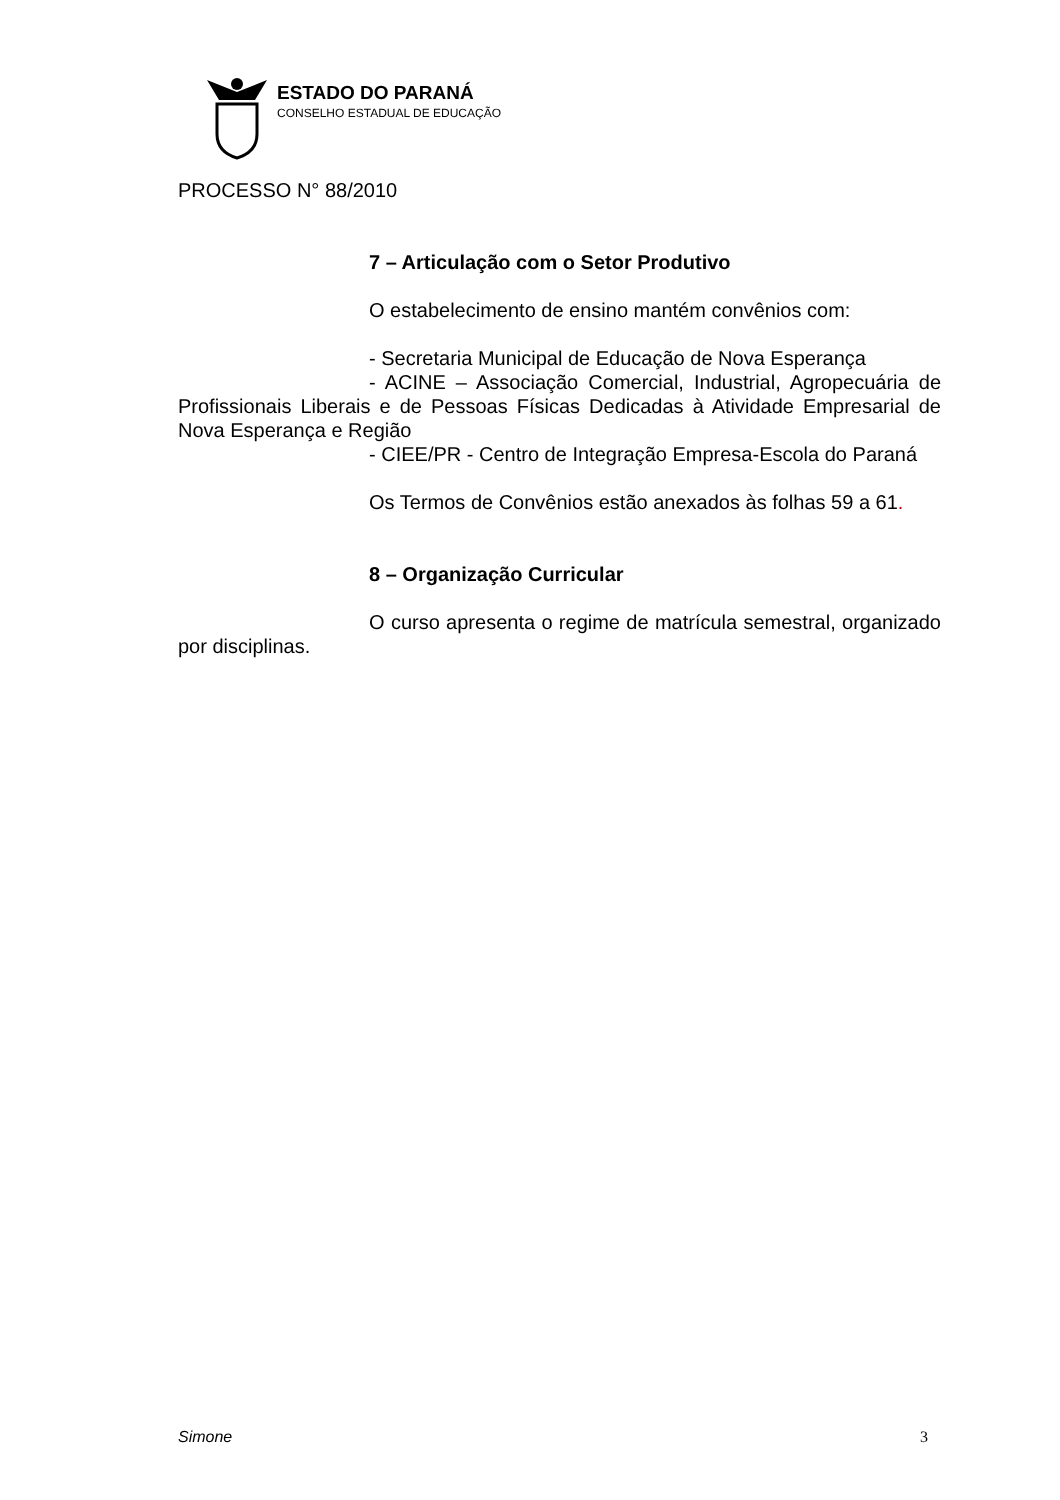ESTADO DO PARANÁ
CONSELHO ESTADUAL DE EDUCAÇÃO
PROCESSO N° 88/2010
7 – Articulação com o Setor Produtivo
O estabelecimento de ensino mantém convênios com:
- Secretaria Municipal de Educação de Nova Esperança
- ACINE – Associação Comercial, Industrial, Agropecuária de Profissionais Liberais e de Pessoas Físicas Dedicadas à Atividade Empresarial de Nova Esperança e Região
- CIEE/PR - Centro de Integração Empresa-Escola do Paraná
Os Termos de Convênios estão anexados às folhas 59 a 61.
8 – Organização Curricular
O curso apresenta o regime de matrícula semestral, organizado por disciplinas.
Simone 3